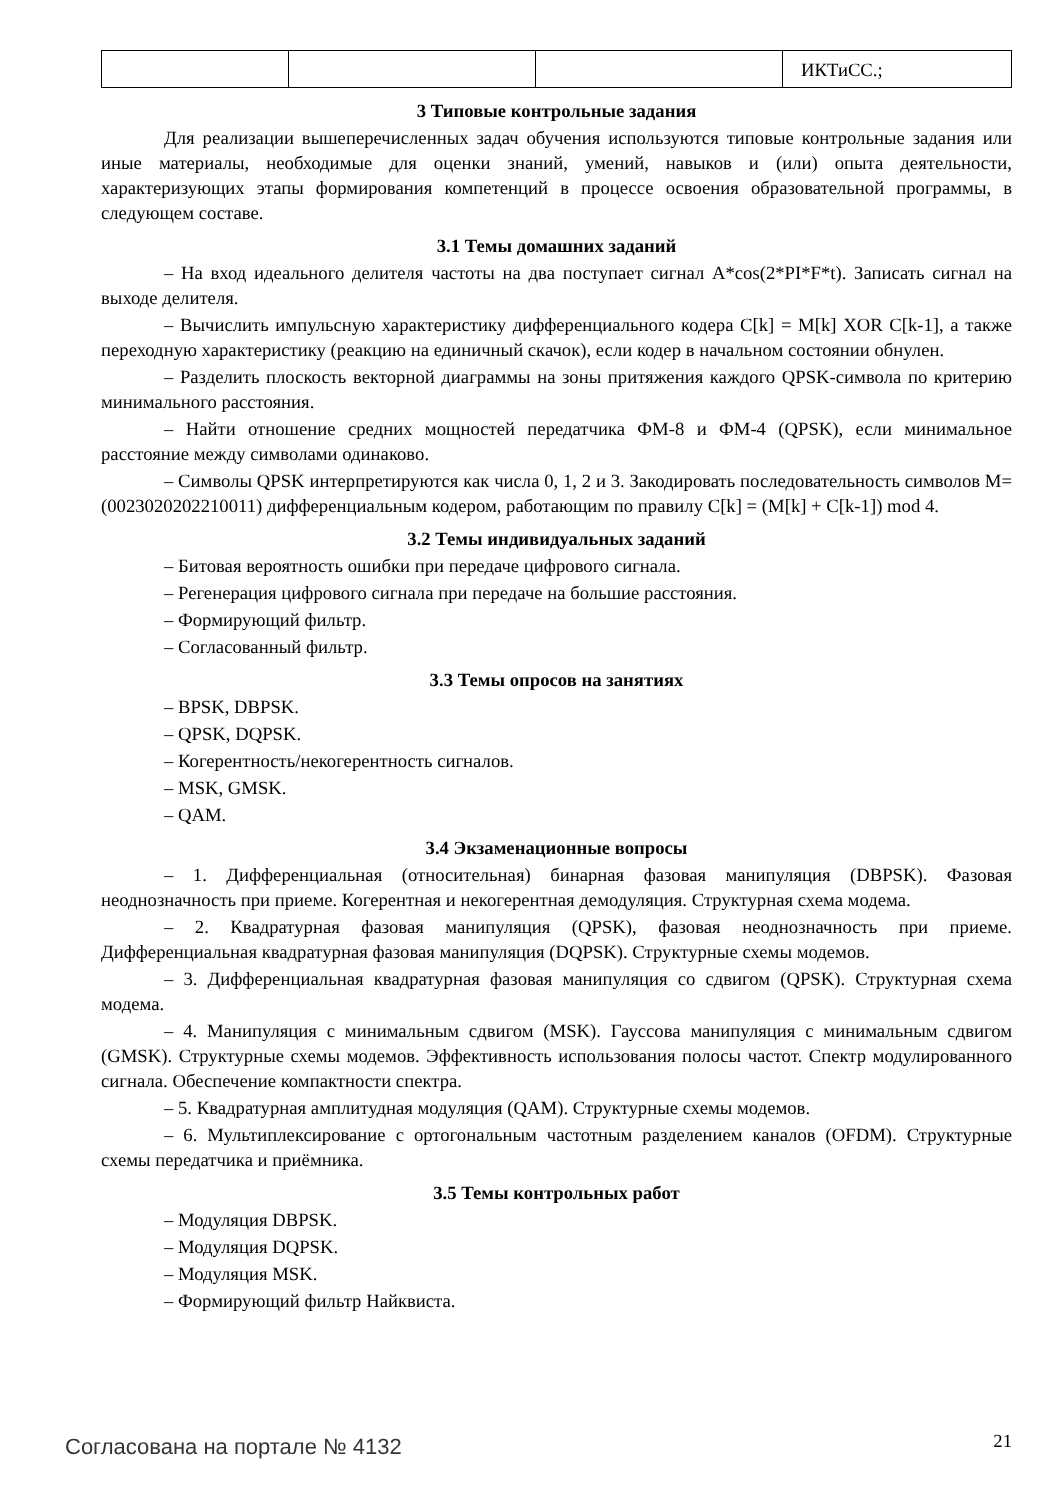| | | | ИКТиСС.; |
3 Типовые контрольные задания
Для реализации вышеперечисленных задач обучения используются типовые контрольные задания или иные материалы, необходимые для оценки знаний, умений, навыков и (или) опыта деятельности, характеризующих этапы формирования компетенций в процессе освоения образовательной программы, в следующем составе.
3.1 Темы домашних заданий
– На вход идеального делителя частоты на два поступает сигнал A*cos(2*PI*F*t). Записать сигнал на выходе делителя.
– Вычислить импульсную характеристику дифференциального кодера C[k] = M[k] XOR C[k-1], а также переходную характеристику (реакцию на единичный скачок), если кодер в начальном состоянии обнулен.
– Разделить плоскость векторной диаграммы на зоны притяжения каждого QPSK-символа по критерию минимального расстояния.
– Найти отношение средних мощностей передатчика ФМ-8 и ФМ-4 (QPSK), если минимальное расстояние между символами одинаково.
– Символы QPSK интерпретируются как числа 0, 1, 2 и 3. Закодировать последовательность символов M=(0023020202210011) дифференциальным кодером, работающим по правилу C[k] = (M[k] + C[k-1]) mod 4.
3.2 Темы индивидуальных заданий
– Битовая вероятность ошибки при передаче цифрового сигнала.
– Регенерация цифрового сигнала при передаче на большие расстояния.
– Формирующий фильтр.
– Согласованный фильтр.
3.3 Темы опросов на занятиях
– BPSK, DBPSK.
– QPSK, DQPSK.
– Когерентность/некогерентность сигналов.
– MSK, GMSK.
– QAM.
3.4 Экзаменационные вопросы
– 1. Дифференциальная (относительная) бинарная фазовая манипуляция (DBPSK). Фазовая неоднозначность при приеме. Когерентная и некогерентная демодуляция. Структурная схема модема.
– 2. Квадратурная фазовая манипуляция (QPSK), фазовая неоднозначность при приеме. Дифференциальная квадратурная фазовая манипуляция (DQPSK). Структурные схемы модемов.
– 3. Дифференциальная квадратурная фазовая манипуляция со сдвигом (QPSK). Структурная схема модема.
– 4. Манипуляция с минимальным сдвигом (MSK). Гауссова манипуляция с минимальным сдвигом (GMSK). Структурные схемы модемов. Эффективность использования полосы частот. Спектр модулированного сигнала. Обеспечение компактности спектра.
– 5. Квадратурная амплитудная модуляция (QAM). Структурные схемы модемов.
– 6. Мультиплексирование с ортогональным частотным разделением каналов (OFDM). Структурные схемы передатчика и приёмника.
3.5 Темы контрольных работ
– Модуляция DBPSK.
– Модуляция DQPSK.
– Модуляция MSK.
– Формирующий фильтр Найквиста.
Согласована на портале № 4132 21